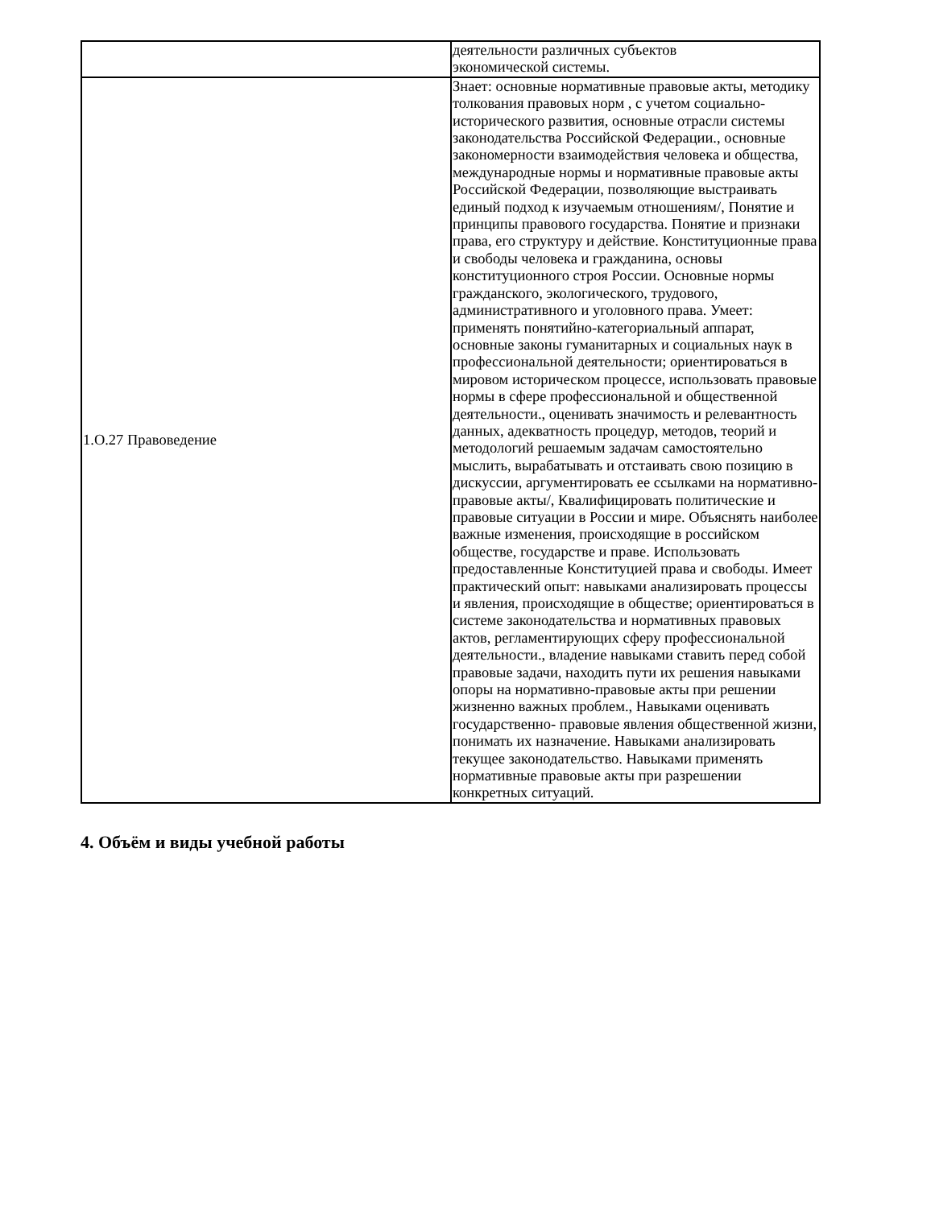| | деятельности различных субъектов экономической системы. |
| 1.О.27 Правоведение | Знает: основные нормативные правовые акты, методику толкования правовых норм , с учетом социально-исторического развития, основные отрасли системы законодательства Российской Федерации., основные закономерности взаимодействия человека и общества, международные нормы и нормативные правовые акты Российской Федерации, позволяющие выстраивать единый подход к изучаемым отношениям/, Понятие и принципы правового государства. Понятие и признаки права, его структуру и действие. Конституционные права и свободы человека и гражданина, основы конституционного строя России. Основные нормы гражданского, экологического, трудового, административного и уголовного права. Умеет: применять понятийно-категориальный аппарат, основные законы гуманитарных и социальных наук в профессиональной деятельности; ориентироваться в мировом историческом процессе, использовать правовые нормы в сфере профессиональной и общественной деятельности., оценивать значимость и релевантность данных, адекватность процедур, методов, теорий и методологий решаемым задачам самостоятельно мыслить, вырабатывать и отстаивать свою позицию в дискуссии, аргументировать ее ссылками на нормативно-правовые акты/, Квалифицировать политические и правовые ситуации в России и мире. Объяснять наиболее важные изменения, происходящие в российском обществе, государстве и праве. Использовать предоставленные Конституцией права и свободы. Имеет практический опыт: навыками анализировать процессы и явления, происходящие в обществе; ориентироваться в системе законодательства и нормативных правовых актов, регламентирующих сферу профессиональной деятельности., владение навыками ставить перед собой правовые задачи, находить пути их решения навыками опоры на нормативно-правовые акты при решении жизненно важных проблем., Навыками оценивать государственно- правовые явления общественной жизни, понимать их назначение. Навыками анализировать текущее законодательство. Навыками применять нормативные правовые акты при разрешении конкретных ситуаций. |
4. Объём и виды учебной работы